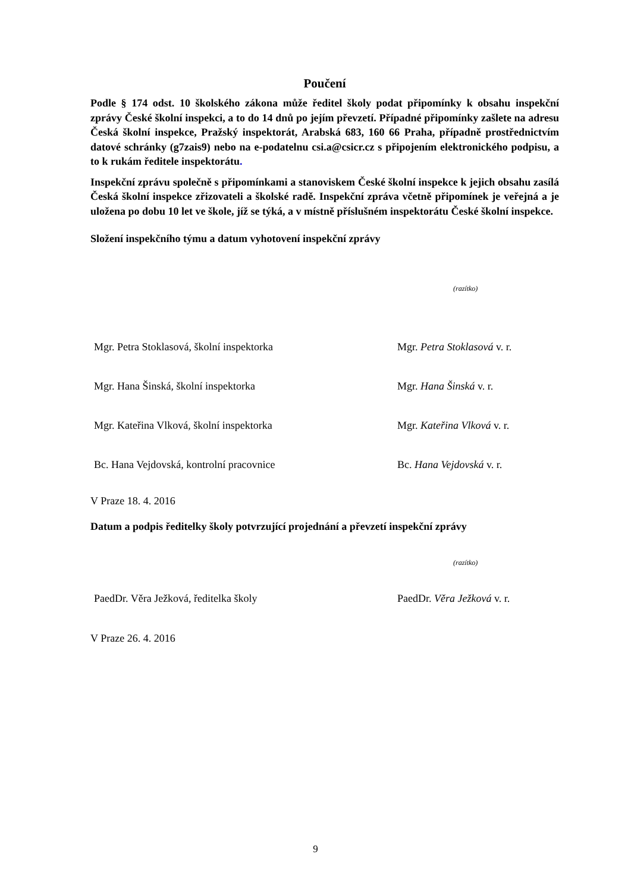Poučení
Podle § 174 odst. 10 školského zákona může ředitel školy podat připomínky k obsahu inspekční zprávy České školní inspekci, a to do 14 dnů po jejím převzetí. Případné připomínky zašlete na adresu Česká školní inspekce, Pražský inspektorát, Arabská 683, 160 66 Praha, případně prostřednictvím datové schránky (g7zais9) nebo na e-podatelnu csi.a@csicr.cz s připojením elektronického podpisu, a to k rukám ředitele inspektorátu.
Inspekční zprávu společně s připomínkami a stanoviskem České školní inspekce k jejich obsahu zasílá Česká školní inspekce zřizovateli a školské radě. Inspekční zpráva včetně připomínek je veřejná a je uložena po dobu 10 let ve škole, jíž se týká, a v místně příslušném inspektorátu České školní inspekce.
Složení inspekčního týmu a datum vyhotovení inspekční zprávy
(razítko)
Mgr. Petra Stoklasová, školní inspektorka Mgr. Petra Stoklasová v. r.
Mgr. Hana Šinská, školní inspektorka Mgr. Hana Šinská v. r.
Mgr. Kateřina Vlková, školní inspektorka Mgr. Kateřina Vlková v. r.
Bc. Hana Vejdovská, kontrolní pracovnice Bc. Hana Vejdovská v. r.
V Praze 18. 4. 2016
Datum a podpis ředitelky školy potvrzující projednání a převzetí inspekční zprávy
(razítko)
PaedDr. Věra Ježková, ředitelka školy PaedDr. Věra Ježková v. r.
V Praze 26. 4. 2016
9